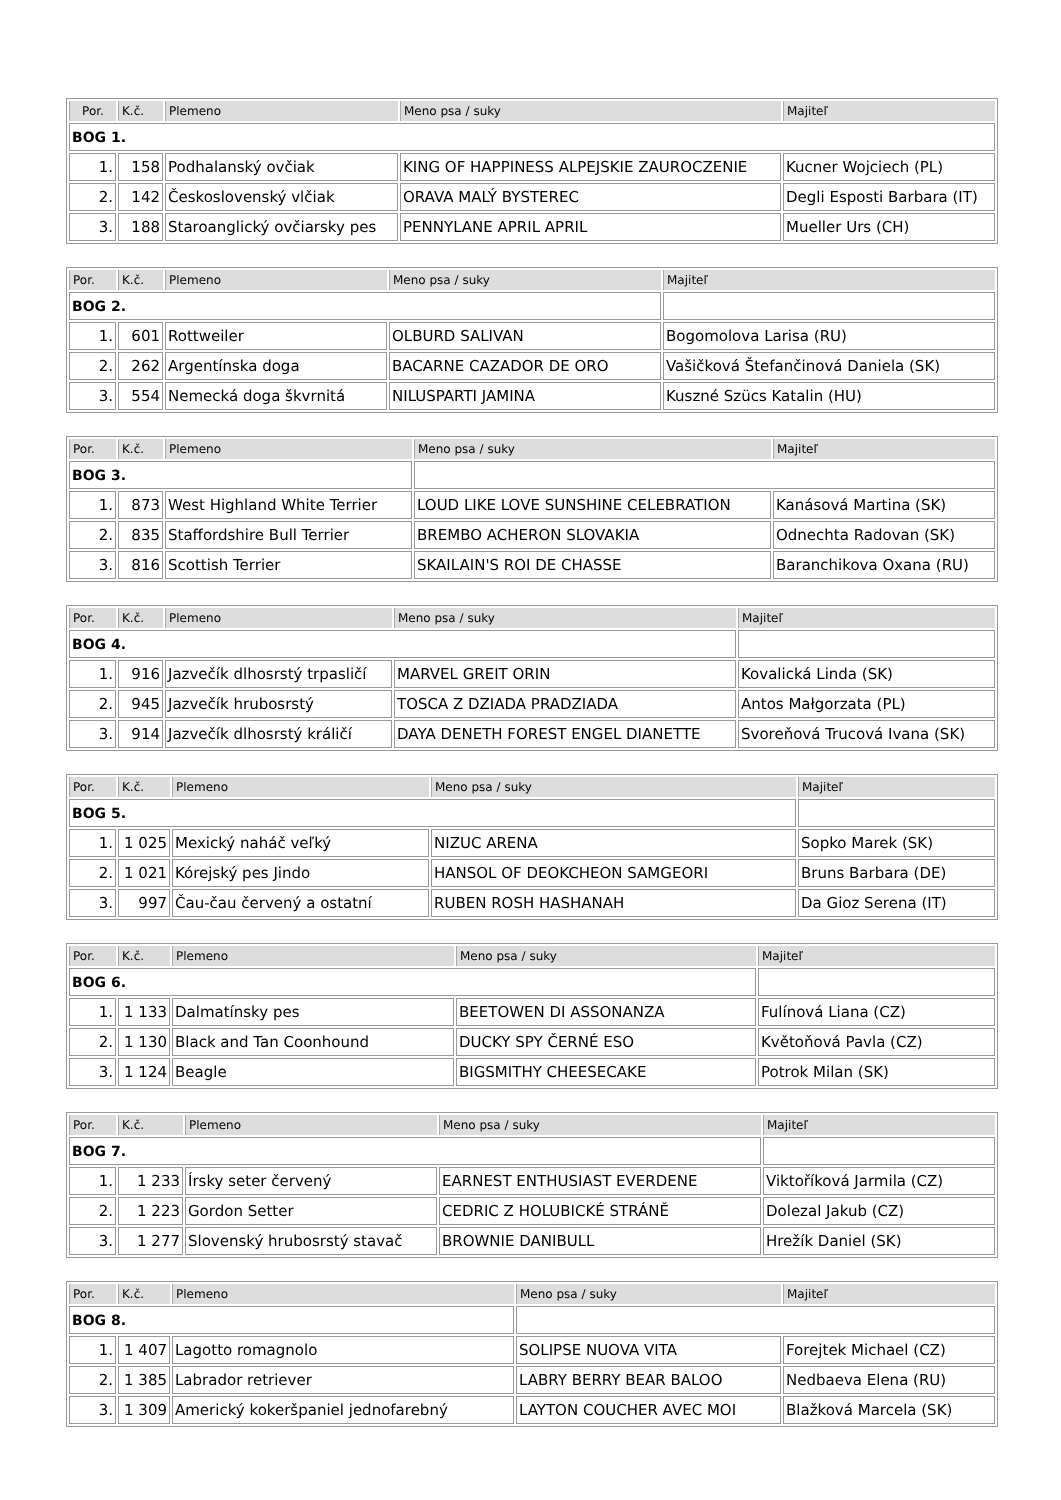| Por. | K.č. | Plemeno | Meno psa / suky | Majiteľ |
| --- | --- | --- | --- | --- |
| BOG 1. | | | | |
| 1. | 158 | Podhalanský ovčiak | KING OF HAPPINESS ALPEJSKIE ZAUROCZENIE | Kucner Wojciech (PL) |
| 2. | 142 | Československý vlčiak | ORAVA MALÝ BYSTEREC | Degli Esposti Barbara (IT) |
| 3. | 188 | Staroanglický ovčiarsky pes | PENNYLANE APRIL APRIL | Mueller Urs (CH) |
| Por. | K.č. | Plemeno | Meno psa / suky | Majiteľ |
| --- | --- | --- | --- | --- |
| BOG 2. | | | | |
| 1. | 601 | Rottweiler | OLBURD SALIVAN | Bogomolova Larisa (RU) |
| 2. | 262 | Argentínska doga | BACARNE CAZADOR DE ORO | Vašičková Štefančinová Daniela (SK) |
| 3. | 554 | Nemecká doga škvrnitá | NILUSPARTI JAMINA | Kuszné Szücs Katalin (HU) |
| Por. | K.č. | Plemeno | Meno psa / suky | Majiteľ |
| --- | --- | --- | --- | --- |
| BOG 3. | | | | |
| 1. | 873 | West Highland White Terrier | LOUD LIKE LOVE SUNSHINE CELEBRATION | Kanásová Martina (SK) |
| 2. | 835 | Staffordshire Bull Terrier | BREMBO ACHERON SLOVAKIA | Odnechta Radovan (SK) |
| 3. | 816 | Scottish Terrier | SKAILAIN'S ROI DE CHASSE | Baranchikova Oxana (RU) |
| Por. | K.č. | Plemeno | Meno psa / suky | Majiteľ |
| --- | --- | --- | --- | --- |
| BOG 4. | | | | |
| 1. | 916 | Jazvečík dlhosrstý trpasličí | MARVEL GREIT ORIN | Kovalická Linda (SK) |
| 2. | 945 | Jazvečík hrubosrstý | TOSCA Z DZIADA PRADZIADA | Antos Małgorzata (PL) |
| 3. | 914 | Jazvečík dlhosrstý králičí | DAYA DENETH FOREST ENGEL DIANETTE | Svoreňová Trucová Ivana (SK) |
| Por. | K.č. | Plemeno | Meno psa / suky | Majiteľ |
| --- | --- | --- | --- | --- |
| BOG 5. | | | | |
| 1. | 1 025 | Mexický naháč veľký | NIZUC ARENA | Sopko Marek (SK) |
| 2. | 1 021 | Kórejský pes Jindo | HANSOL OF DEOKCHEON SAMGEORI | Bruns Barbara (DE) |
| 3. | 997 | Čau-čau červený a ostatní | RUBEN ROSH HASHANAH | Da Gioz Serena (IT) |
| Por. | K.č. | Plemeno | Meno psa / suky | Majiteľ |
| --- | --- | --- | --- | --- |
| BOG 6. | | | | |
| 1. | 1 133 | Dalmatínsky pes | BEETOWEN DI ASSONANZA | Fulínová Liana (CZ) |
| 2. | 1 130 | Black and Tan Coonhound | DUCKY SPY ČERNÉ ESO | Květoňová Pavla (CZ) |
| 3. | 1 124 | Beagle | BIGSMITHY CHEESECAKE | Potrok Milan (SK) |
| Por. | K.č. | Plemeno | Meno psa / suky | Majiteľ |
| --- | --- | --- | --- | --- |
| BOG 7. | | | | |
| 1. | 1 233 | Írsky seter červený | EARNEST ENTHUSIAST EVERDENE | Viktoříková Jarmila (CZ) |
| 2. | 1 223 | Gordon Setter | CEDRIC Z HOLUBICKÉ STRÁNĚ | Dolezal Jakub (CZ) |
| 3. | 1 277 | Slovenský hrubosrstý stavač | BROWNIE DANIBULL | Hrežík Daniel (SK) |
| Por. | K.č. | Plemeno | Meno psa / suky | Majiteľ |
| --- | --- | --- | --- | --- |
| BOG 8. | | | | |
| 1. | 1 407 | Lagotto romagnolo | SOLIPSE NUOVA VITA | Forejtek Michael (CZ) |
| 2. | 1 385 | Labrador retriever | LABRY BERRY BEAR BALOO | Nedbaeva Elena (RU) |
| 3. | 1 309 | Americký kokeršpaniel jednofarebný | LAYTON COUCHER AVEC MOI | Blažková Marcela (SK) |